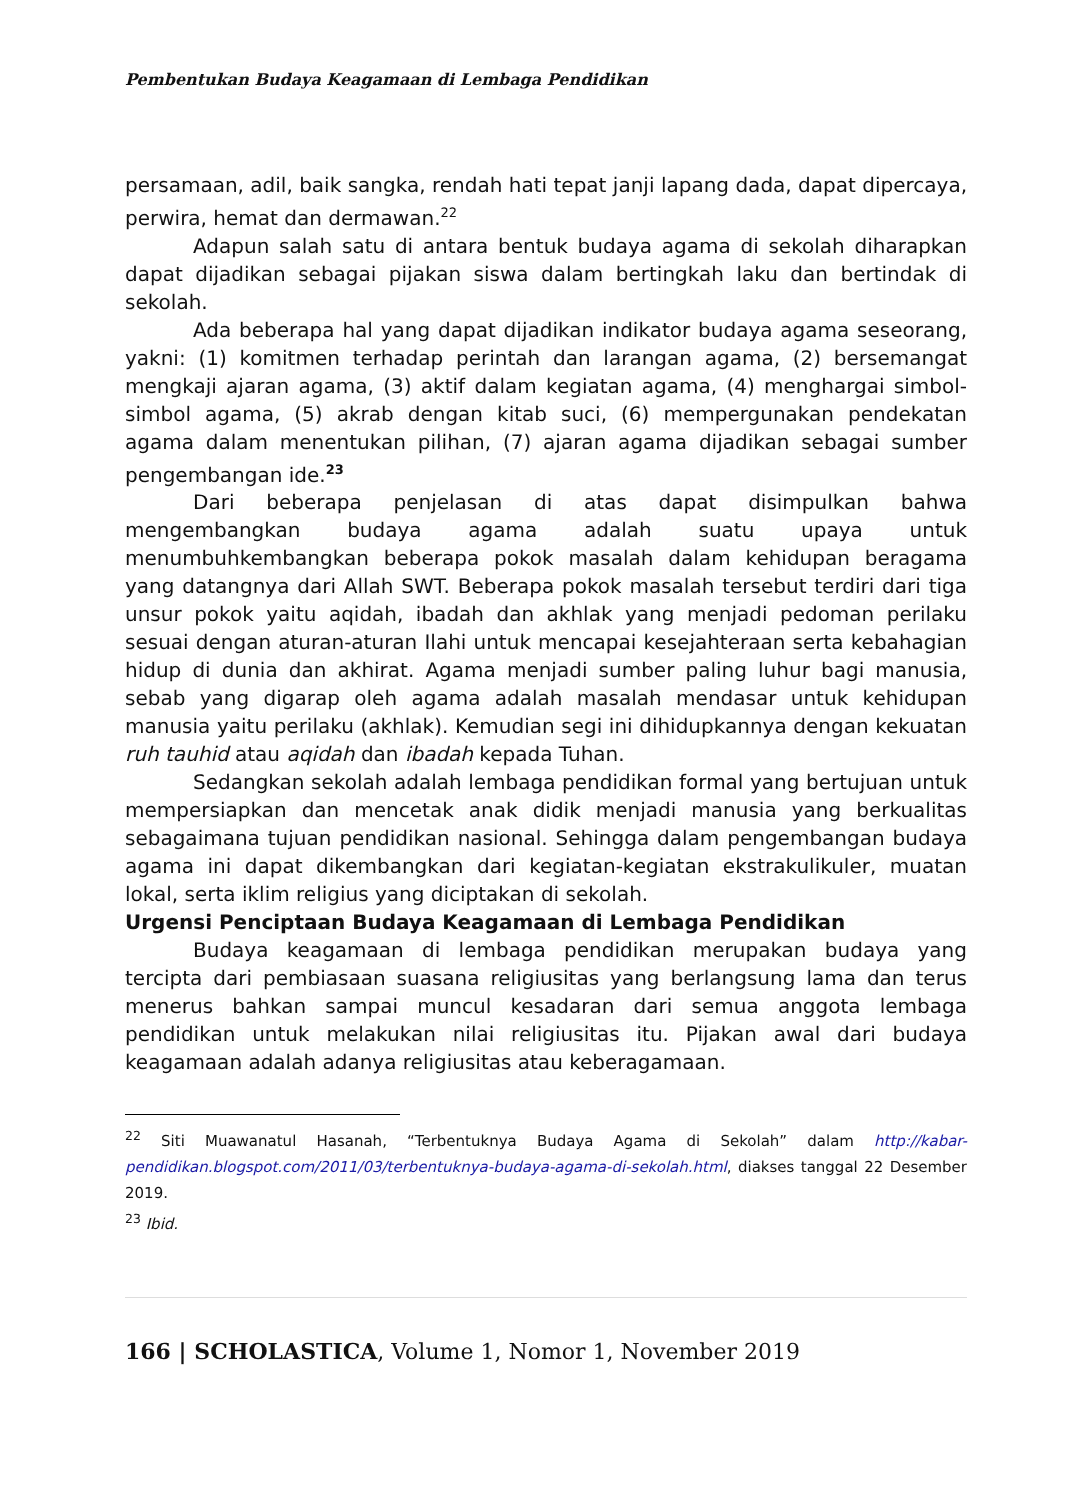Pembentukan Budaya Keagamaan di Lembaga Pendidikan
persamaan, adil, baik sangka, rendah hati tepat janji lapang dada, dapat dipercaya, perwira, hemat dan dermawan.<sup>22</sup>
Adapun salah satu di antara bentuk budaya agama di sekolah diharapkan dapat dijadikan sebagai pijakan siswa dalam bertingkah laku dan bertindak di sekolah.
Ada beberapa hal yang dapat dijadikan indikator budaya agama seseorang, yakni: (1) komitmen terhadap perintah dan larangan agama, (2) bersemangat mengkaji ajaran agama, (3) aktif dalam kegiatan agama, (4) menghargai simbol-simbol agama, (5) akrab dengan kitab suci, (6) mempergunakan pendekatan agama dalam menentukan pilihan, (7) ajaran agama dijadikan sebagai sumber pengembangan ide.<sup>23</sup>
Dari beberapa penjelasan di atas dapat disimpulkan bahwa mengembangkan budaya agama adalah suatu upaya untuk menumbuhkembangkan beberapa pokok masalah dalam kehidupan beragama yang datangnya dari Allah SWT. Beberapa pokok masalah tersebut terdiri dari tiga unsur pokok yaitu aqidah, ibadah dan akhlak yang menjadi pedoman perilaku sesuai dengan aturan-aturan Ilahi untuk mencapai kesejahteraan serta kebahagian hidup di dunia dan akhirat. Agama menjadi sumber paling luhur bagi manusia, sebab yang digarap oleh agama adalah masalah mendasar untuk kehidupan manusia yaitu perilaku (akhlak). Kemudian segi ini dihidupkannya dengan kekuatan ruh tauhid atau aqidah dan ibadah kepada Tuhan.
Sedangkan sekolah adalah lembaga pendidikan formal yang bertujuan untuk mempersiapkan dan mencetak anak didik menjadi manusia yang berkualitas sebagaimana tujuan pendidikan nasional. Sehingga dalam pengembangan budaya agama ini dapat dikembangkan dari kegiatan-kegiatan ekstrakulikuler, muatan lokal, serta iklim religius yang diciptakan di sekolah.
Urgensi Penciptaan Budaya Keagamaan di Lembaga Pendidikan
Budaya keagamaan di lembaga pendidikan merupakan budaya yang tercipta dari pembiasaan suasana religiusitas yang berlangsung lama dan terus menerus bahkan sampai muncul kesadaran dari semua anggota lembaga pendidikan untuk melakukan nilai religiusitas itu. Pijakan awal dari budaya keagamaan adalah adanya religiusitas atau keberagamaan.
<sup>22</sup> Siti Muawanatul Hasanah, “Terbentuknya Budaya Agama di Sekolah” dalam http://kabar-pendidikan.blogspot.com/2011/03/terbentuknya-budaya-agama-di-sekolah.html, diakses tanggal 22 Desember 2019.
<sup>23</sup> Ibid.
166 | SCHOLASTICA, Volume 1, Nomor 1, November 2019